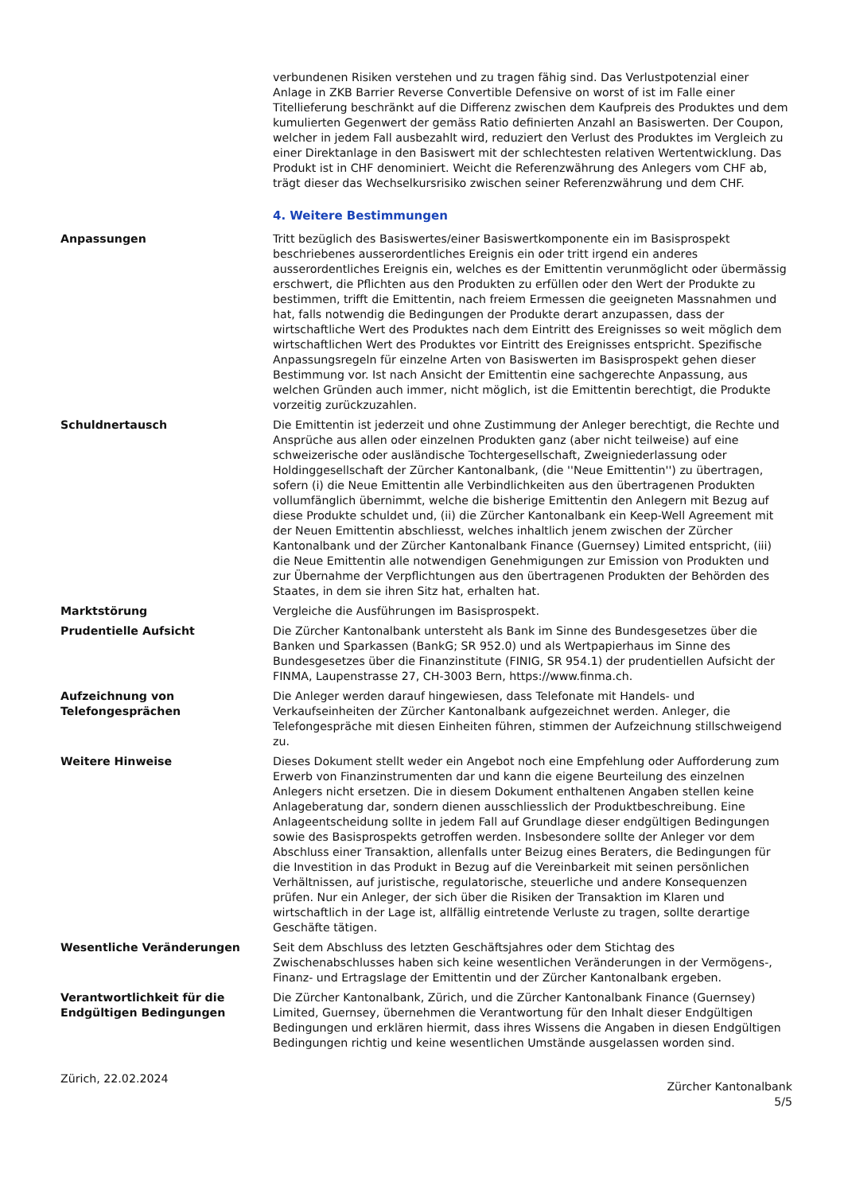verbundenen Risiken verstehen und zu tragen fähig sind. Das Verlustpotenzial einer Anlage in ZKB Barrier Reverse Convertible Defensive on worst of ist im Falle einer Titellieferung beschränkt auf die Differenz zwischen dem Kaufpreis des Produktes und dem kumulierten Gegenwert der gemäss Ratio definierten Anzahl an Basiswerten. Der Coupon, welcher in jedem Fall ausbezahlt wird, reduziert den Verlust des Produktes im Vergleich zu einer Direktanlage in den Basiswert mit der schlechtesten relativen Wertentwicklung. Das Produkt ist in CHF denominiert. Weicht die Referenzwährung des Anlegers vom CHF ab, trägt dieser das Wechselkursrisiko zwischen seiner Referenzwährung und dem CHF.
4. Weitere Bestimmungen
Anpassungen Tritt bezüglich des Basiswertes/einer Basiswertkomponente ein im Basisprospekt beschriebenes ausserordentliches Ereignis ein oder tritt irgend ein anderes ausserordentliches Ereignis ein, welches es der Emittentin verunmöglicht oder übermässig erschwert, die Pflichten aus den Produkten zu erfüllen oder den Wert der Produkte zu bestimmen, trifft die Emittentin, nach freiem Ermessen die geeigneten Massnahmen und hat, falls notwendig die Bedingungen der Produkte derart anzupassen, dass der wirtschaftliche Wert des Produktes nach dem Eintritt des Ereignisses so weit möglich dem wirtschaftlichen Wert des Produktes vor Eintritt des Ereignisses entspricht. Spezifische Anpassungsregeln für einzelne Arten von Basiswerten im Basisprospekt gehen dieser Bestimmung vor. Ist nach Ansicht der Emittentin eine sachgerechte Anpassung, aus welchen Gründen auch immer, nicht möglich, ist die Emittentin berechtigt, die Produkte vorzeitig zurückzuzahlen.
Schuldnertausch Die Emittentin ist jederzeit und ohne Zustimmung der Anleger berechtigt, die Rechte und Ansprüche aus allen oder einzelnen Produkten ganz (aber nicht teilweise) auf eine schweizerische oder ausländische Tochtergesellschaft, Zweigniederlassung oder Holdinggesellschaft der Zürcher Kantonalbank, (die ''Neue Emittentin'') zu übertragen, sofern (i) die Neue Emittentin alle Verbindlichkeiten aus den übertragenen Produkten vollumfänglich übernimmt, welche die bisherige Emittentin den Anlegern mit Bezug auf diese Produkte schuldet und, (ii) die Zürcher Kantonalbank ein Keep-Well Agreement mit der Neuen Emittentin abschliesst, welches inhaltlich jenem zwischen der Zürcher Kantonalbank und der Zürcher Kantonalbank Finance (Guernsey) Limited entspricht, (iii) die Neue Emittentin alle notwendigen Genehmigungen zur Emission von Produkten und zur Übernahme der Verpflichtungen aus den übertragenen Produkten der Behörden des Staates, in dem sie ihren Sitz hat, erhalten hat.
Marktstörung Vergleiche die Ausführungen im Basisprospekt.
Prudentielle Aufsicht Die Zürcher Kantonalbank untersteht als Bank im Sinne des Bundesgesetzes über die Banken und Sparkassen (BankG; SR 952.0) und als Wertpapierhaus im Sinne des Bundesgesetzes über die Finanzinstitute (FINIG, SR 954.1) der prudentiellen Aufsicht der FINMA, Laupenstrasse 27, CH-3003 Bern, https://www.finma.ch.
Aufzeichnung von Telefongesprächen
Die Anleger werden darauf hingewiesen, dass Telefonate mit Handels- und Verkaufseinheiten der Zürcher Kantonalbank aufgezeichnet werden. Anleger, die Telefongespräche mit diesen Einheiten führen, stimmen der Aufzeichnung stillschweigend zu.
Weitere Hinweise Dieses Dokument stellt weder ein Angebot noch eine Empfehlung oder Aufforderung zum Erwerb von Finanzinstrumenten dar und kann die eigene Beurteilung des einzelnen Anlegers nicht ersetzen. Die in diesem Dokument enthaltenen Angaben stellen keine Anlageberatung dar, sondern dienen ausschliesslich der Produktbeschreibung. Eine Anlageentscheidung sollte in jedem Fall auf Grundlage dieser endgültigen Bedingungen sowie des Basisprospekts getroffen werden. Insbesondere sollte der Anleger vor dem Abschluss einer Transaktion, allenfalls unter Beizug eines Beraters, die Bedingungen für die Investition in das Produkt in Bezug auf die Vereinbarkeit mit seinen persönlichen Verhältnissen, auf juristische, regulatorische, steuerliche und andere Konsequenzen prüfen. Nur ein Anleger, der sich über die Risiken der Transaktion im Klaren und wirtschaftlich in der Lage ist, allfällig eintretende Verluste zu tragen, sollte derartige Geschäfte tätigen.
Wesentliche Veränderungen Seit dem Abschluss des letzten Geschäftsjahres oder dem Stichtag des Zwischenabschlusses haben sich keine wesentlichen Veränderungen in der Vermögens-, Finanz- und Ertragslage der Emittentin und der Zürcher Kantonalbank ergeben.
Verantwortlichkeit für die Endgültigen Bedingungen
Die Zürcher Kantonalbank, Zürich, und die Zürcher Kantonalbank Finance (Guernsey) Limited, Guernsey, übernehmen die Verantwortung für den Inhalt dieser Endgültigen Bedingungen und erklären hiermit, dass ihres Wissens die Angaben in diesen Endgültigen Bedingungen richtig und keine wesentlichen Umstände ausgelassen worden sind.
Zürich, 22.02.2024
Zürcher Kantonalbank
5/5